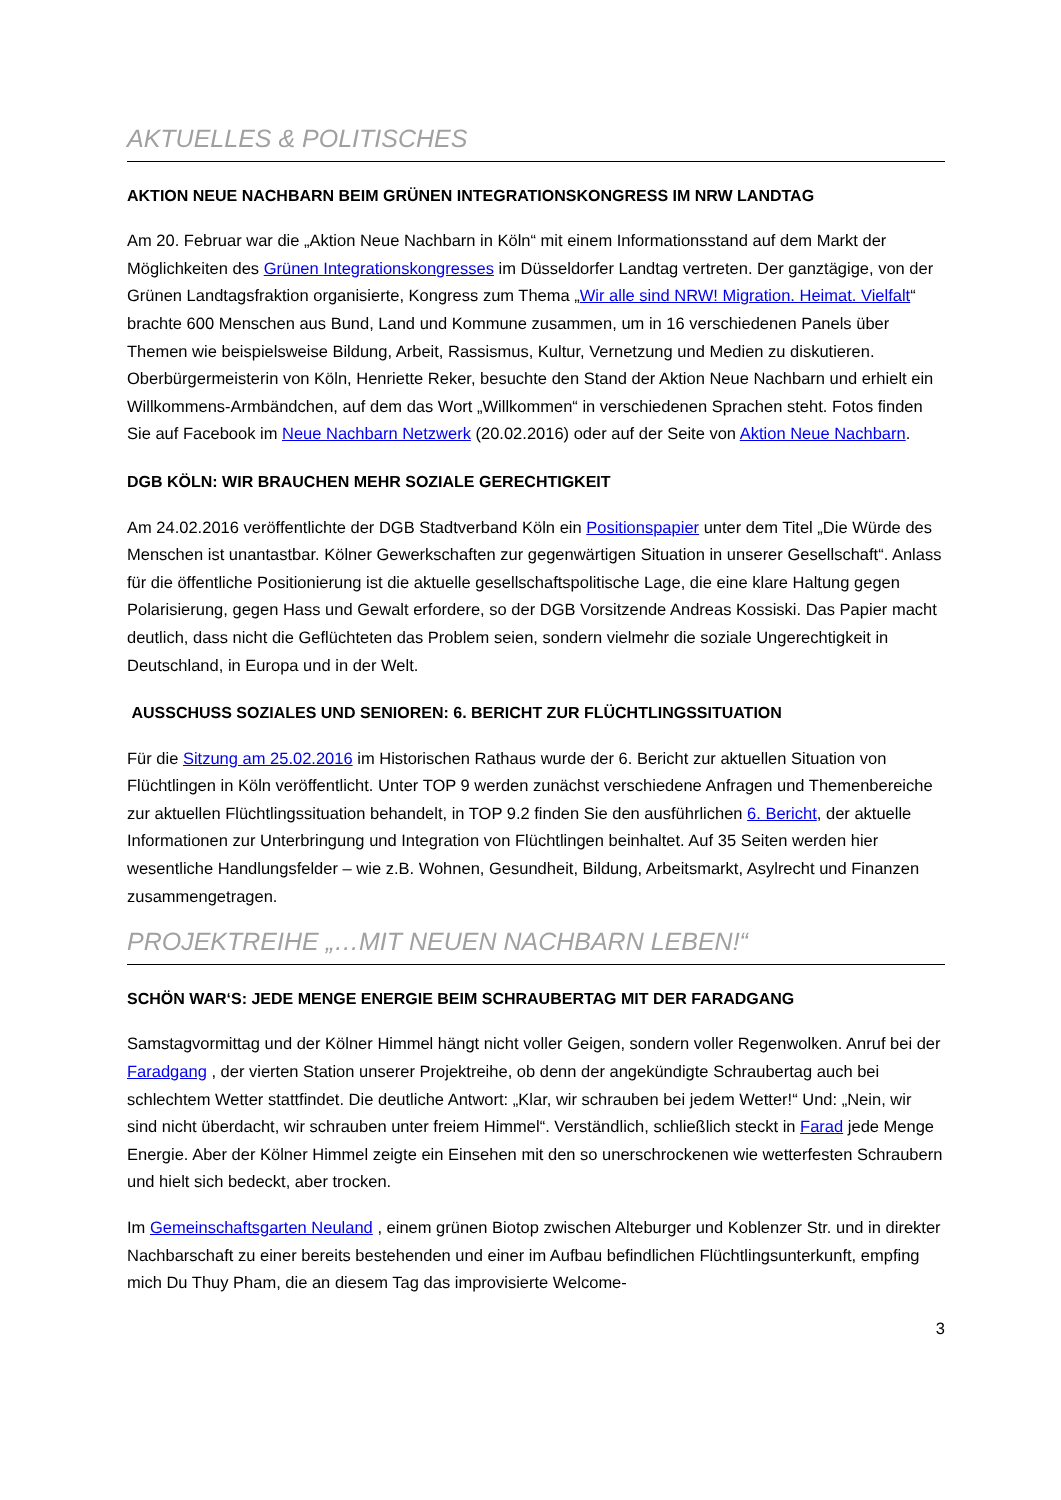AKTUELLES & POLITISCHES
AKTION NEUE NACHBARN BEIM GRÜNEN INTEGRATIONSKONGRESS IM NRW LANDTAG
Am 20. Februar war die „Aktion Neue Nachbarn in Köln“ mit einem Informationsstand auf dem Markt der Möglichkeiten des Grünen Integrationskongresses im Düsseldorfer Landtag vertreten. Der ganztägige, von der Grünen Landtagsfraktion organisierte, Kongress zum Thema „Wir alle sind NRW! Migration. Heimat. Vielfalt“ brachte 600 Menschen aus Bund, Land und Kommune zusammen, um in 16 verschiedenen Panels über Themen wie beispielsweise Bildung, Arbeit, Rassismus, Kultur, Vernetzung und Medien zu diskutieren. Oberbürgermeisterin von Köln, Henriette Reker, besuchte den Stand der Aktion Neue Nachbarn und erhielt ein Willkommens-Armbändchen, auf dem das Wort „Willkommen“ in verschiedenen Sprachen steht. Fotos finden Sie auf Facebook im Neue Nachbarn Netzwerk (20.02.2016) oder auf der Seite von Aktion Neue Nachbarn.
DGB KÖLN: WIR BRAUCHEN MEHR SOZIALE GERECHTIGKEIT
Am 24.02.2016 veröffentlichte der DGB Stadtverband Köln ein Positionspapier unter dem Titel „Die Würde des Menschen ist unantastbar. Kölner Gewerkschaften zur gegenwärtigen Situation in unserer Gesellschaft“. Anlass für die öffentliche Positionierung ist die aktuelle gesellschaftspolitische Lage, die eine klare Haltung gegen Polarisierung, gegen Hass und Gewalt erfordere, so der DGB Vorsitzende Andreas Kossiski. Das Papier macht deutlich, dass nicht die Geflüchteten das Problem seien, sondern vielmehr die soziale Ungerechtigkeit in Deutschland, in Europa und in der Welt.
AUSSCHUSS SOZIALES UND SENIOREN: 6. BERICHT ZUR FLÜCHTLINGSSITUATION
Für die Sitzung am 25.02.2016 im Historischen Rathaus wurde der 6. Bericht zur aktuellen Situation von Flüchtlingen in Köln veröffentlicht. Unter TOP 9 werden zunächst verschiedene Anfragen und Themenbereiche zur aktuellen Flüchtlingssituation behandelt, in TOP 9.2 finden Sie den ausführlichen 6. Bericht, der aktuelle Informationen zur Unterbringung und Integration von Flüchtlingen beinhaltet. Auf 35 Seiten werden hier wesentliche Handlungsfelder – wie z.B. Wohnen, Gesundheit, Bildung, Arbeitsmarkt, Asylrecht und Finanzen zusammengetragen.
PROJEKTREIHE „…MIT NEUEN NACHBARN LEBEN!“
SCHÖN WAR‘S: JEDE MENGE ENERGIE BEIM SCHRAUBERTAG MIT DER FARADGANG
Samstagvormittag und der Kölner Himmel hängt nicht voller Geigen, sondern voller Regenwolken. Anruf bei der Faradgang , der vierten Station unserer Projektreihe, ob denn der angekündigte Schraubertag auch bei schlechtem Wetter stattfindet. Die deutliche Antwort: „Klar, wir schrauben bei jedem Wetter!“ Und: „Nein, wir sind nicht überdacht, wir schrauben unter freiem Himmel“. Verständlich, schließlich steckt in Farad jede Menge Energie. Aber der Kölner Himmel zeigte ein Einsehen mit den so unerschrockenen wie wetterfesten Schraubern und hielt sich bedeckt, aber trocken.
Im Gemeinschaftsgarten Neuland , einem grünen Biotop zwischen Alteburger und Koblenzer Str. und in direkter Nachbarschaft zu einer bereits bestehenden und einer im Aufbau befindlichen Flüchtlingsunterkunft, empfing mich Du Thuy Pham, die an diesem Tag das improvisierte Welcome-
3